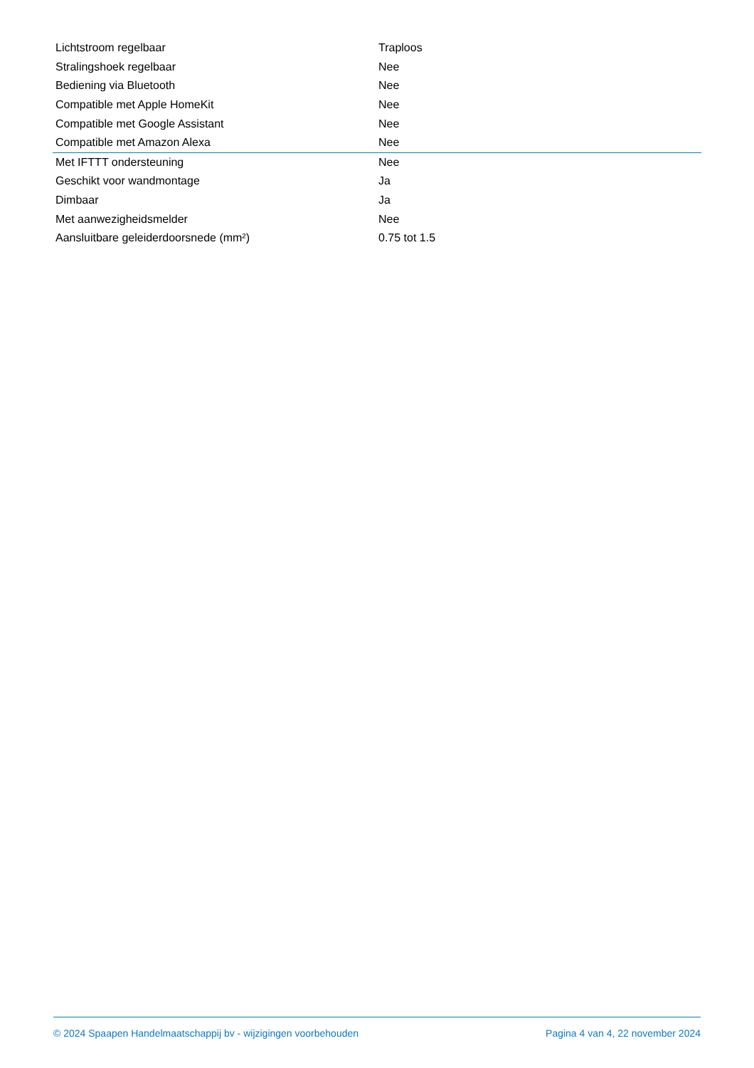| Lichtstroom regelbaar | Traploos |
| Stralingshoek regelbaar | Nee |
| Bediening via Bluetooth | Nee |
| Compatible met Apple HomeKit | Nee |
| Compatible met Google Assistant | Nee |
| Compatible met Amazon Alexa | Nee |
| Met IFTTT ondersteuning | Nee |
| Geschikt voor wandmontage | Ja |
| Dimbaar | Ja |
| Met aanwezigheidsmelder | Nee |
| Aansluitbare geleiderdoorsnede (mm²) | 0.75 tot 1.5 |
© 2024 Spaapen Handelmaatschappij bv - wijzigingen voorbehouden Pagina 4 van 4, 22 november 2024